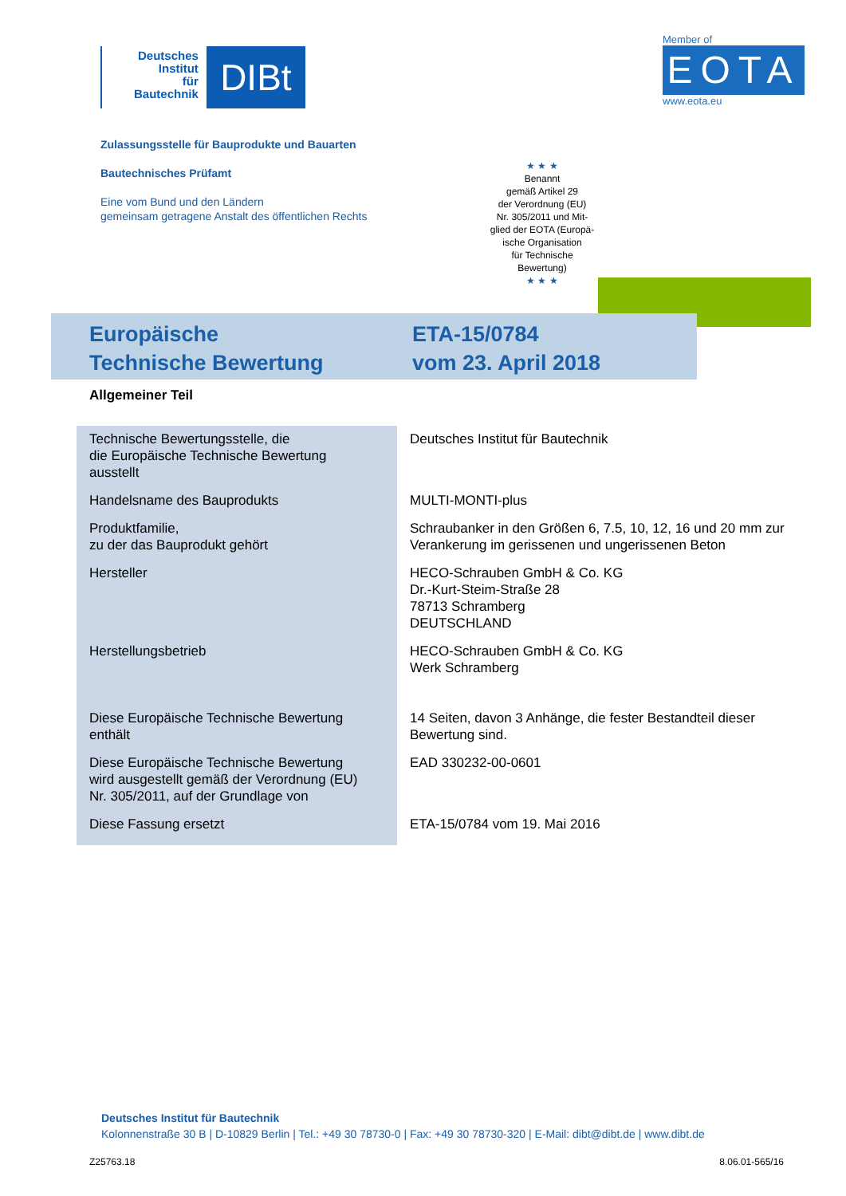Deutsches
Institut
für
Bautechnik
DIBt
Member of
EOTA
www.eota.eu
Zulassungsstelle für Bauprodukte und Bauarten
Bautechnisches Prüfamt
Eine vom Bund und den Ländern
gemeinsam getragene Anstalt des öffentlichen Rechts
★ ★ ★
Benannt
gemäß Artikel 29
der Verordnung (EU)
Nr. 305/2011 und Mit-
glied der EOTA (Europä-
ische Organisation
für Technische
Bewertung)
★ ★ ★
Europäische
Technische Bewertung
ETA-15/0784
vom 23. April 2018
Allgemeiner Teil
| Technische Bewertungsstelle, die die Europäische Technische Bewertung ausstellt | Deutsches Institut für Bautechnik |
| Handelsname des Bauprodukts | MULTI-MONTI-plus |
| Produktfamilie, zu der das Bauprodukt gehört | Schraubanker in den Größen 6, 7.5, 10, 12, 16 und 20 mm zur Verankerung im gerissenen und ungerissenen Beton |
| Hersteller | HECO-Schrauben GmbH & Co. KG Dr.-Kurt-Steim-Straße 28 78713 Schramberg DEUTSCHLAND |
| Herstellungsbetrieb | HECO-Schrauben GmbH & Co. KG Werk Schramberg |
| Diese Europäische Technische Bewertung enthält | 14 Seiten, davon 3 Anhänge, die fester Bestandteil dieser Bewertung sind. |
| Diese Europäische Technische Bewertung wird ausgestellt gemäß der Verordnung (EU) Nr. 305/2011, auf der Grundlage von | EAD 330232-00-0601 |
| Diese Fassung ersetzt | ETA-15/0784 vom 19. Mai 2016 |
Deutsches Institut für Bautechnik
Kolonnenstraße 30 B | D-10829 Berlin | Tel.: +49 30 78730-0 | Fax: +49 30 78730-320 | E-Mail: dibt@dibt.de | www.dibt.de
Z25763.18 8.06.01-565/16